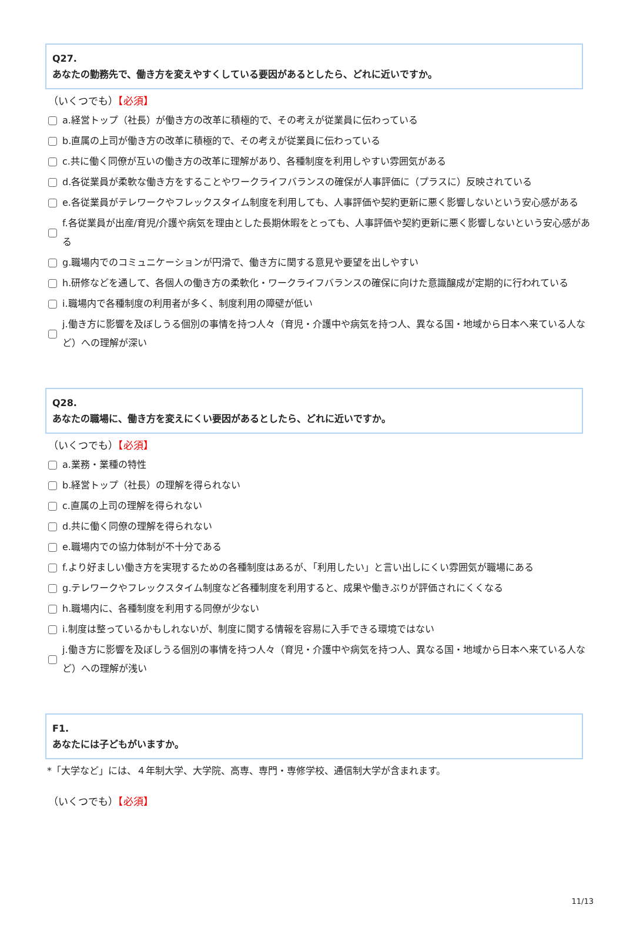Q27.
あなたの勤務先で、働き方を変えやすくしている要因があるとしたら、どれに近いですか。
（いくつでも）【必須】
a.経営トップ（社長）が働き方の改革に積極的で、その考えが従業員に伝わっている
b.直属の上司が働き方の改革に積極的で、その考えが従業員に伝わっている
c.共に働く同僚が互いの働き方の改革に理解があり、各種制度を利用しやすい雰囲気がある
d.各従業員が柔軟な働き方をすることやワークライフバランスの確保が人事評価に（プラスに）反映されている
e.各従業員がテレワークやフレックスタイム制度を利用しても、人事評価や契約更新に悪く影響しないという安心感がある
f.各従業員が出産/育児/介護や病気を理由とした長期休暇をとっても、人事評価や契約更新に悪く影響しないという安心感がある
g.職場内でのコミュニケーションが円滑で、働き方に関する意見や要望を出しやすい
h.研修などを通して、各個人の働き方の柔軟化・ワークライフバランスの確保に向けた意識醸成が定期的に行われている
i.職場内で各種制度の利用者が多く、制度利用の障壁が低い
j.働き方に影響を及ぼしうる個別の事情を持つ人々（育児・介護中や病気を持つ人、異なる国・地域から日本へ来ている人など）への理解が深い
Q28.
あなたの職場に、働き方を変えにくい要因があるとしたら、どれに近いですか。
（いくつでも）【必須】
a.業務・業種の特性
b.経営トップ（社長）の理解を得られない
c.直属の上司の理解を得られない
d.共に働く同僚の理解を得られない
e.職場内での協力体制が不十分である
f.より好ましい働き方を実現するための各種制度はあるが、「利用したい」と言い出しにくい雰囲気が職場にある
g.テレワークやフレックスタイム制度など各種制度を利用すると、成果や働きぶりが評価されにくくなる
h.職場内に、各種制度を利用する同僚が少ない
i.制度は整っているかもしれないが、制度に関する情報を容易に入手できる環境ではない
j.働き方に影響を及ぼしうる個別の事情を持つ人々（育児・介護中や病気を持つ人、異なる国・地域から日本へ来ている人など）への理解が浅い
F1.
あなたには子どもがいますか。
*「大学など」には、４年制大学、大学院、高専、専門・専修学校、通信制大学が含まれます。
（いくつでも）【必須】
11/13